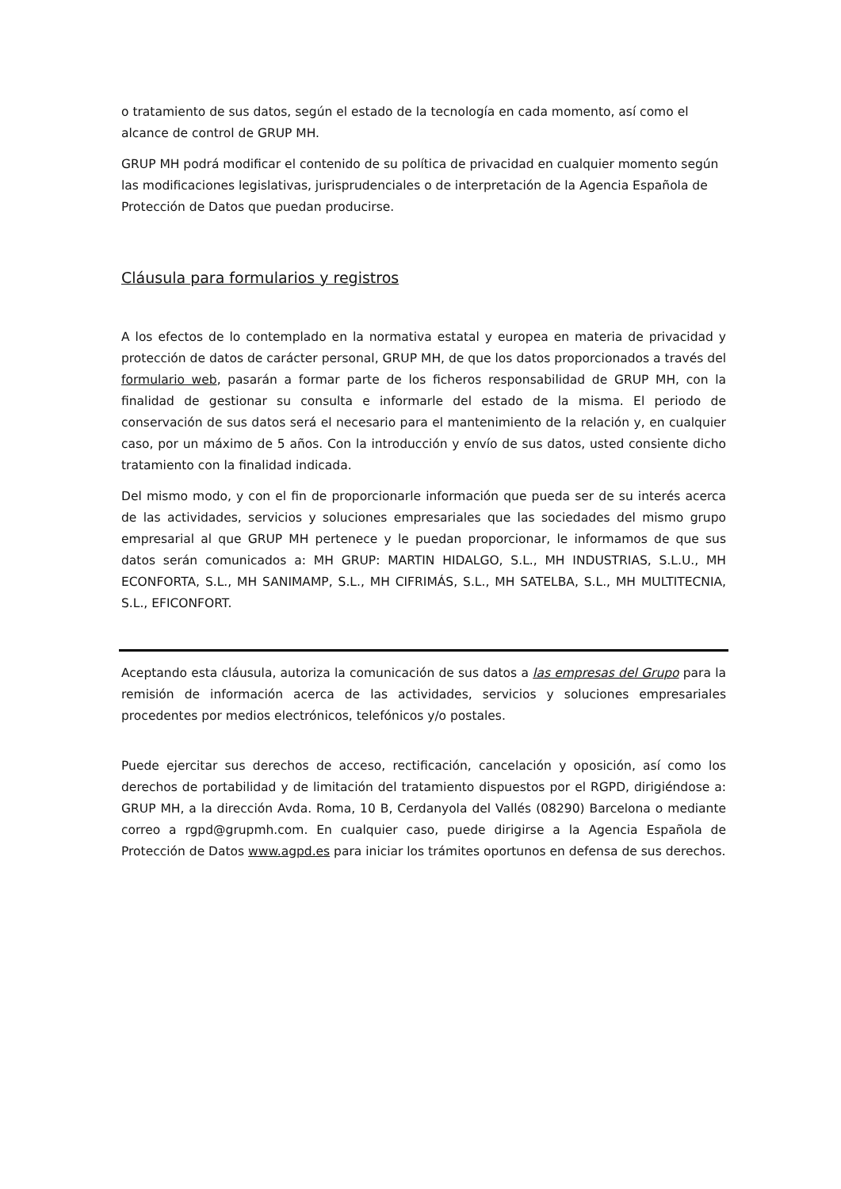o tratamiento de sus datos, según el estado de la tecnología en cada momento, así como el alcance de control de GRUP MH.
GRUP MH podrá modificar el contenido de su política de privacidad en cualquier momento según las modificaciones legislativas, jurisprudenciales o de interpretación de la Agencia Española de Protección de Datos que puedan producirse.
Cláusula para formularios y registros
A los efectos de lo contemplado en la normativa estatal y europea en materia de privacidad y protección de datos de carácter personal, GRUP MH, de que los datos proporcionados a través del formulario web, pasarán a formar parte de los ficheros responsabilidad de GRUP MH, con la finalidad de gestionar su consulta e informarle del estado de la misma. El periodo de conservación de sus datos será el necesario para el mantenimiento de la relación y, en cualquier caso, por un máximo de 5 años. Con la introducción y envío de sus datos, usted consiente dicho tratamiento con la finalidad indicada.
Del mismo modo, y con el fin de proporcionarle información que pueda ser de su interés acerca de las actividades, servicios y soluciones empresariales que las sociedades del mismo grupo empresarial al que GRUP MH pertenece y le puedan proporcionar, le informamos de que sus datos serán comunicados a: MH GRUP: MARTIN HIDALGO, S.L., MH INDUSTRIAS, S.L.U., MH ECONFORTA, S.L., MH SANIMAMP, S.L., MH CIFRIMÁS, S.L., MH SATELBA, S.L., MH MULTITECNIA, S.L., EFICONFORT.
Aceptando esta cláusula, autoriza la comunicación de sus datos a las empresas del Grupo para la remisión de información acerca de las actividades, servicios y soluciones empresariales procedentes por medios electrónicos, telefónicos y/o postales.
Puede ejercitar sus derechos de acceso, rectificación, cancelación y oposición, así como los derechos de portabilidad y de limitación del tratamiento dispuestos por el RGPD, dirigiéndose a: GRUP MH, a la dirección Avda. Roma, 10 B, Cerdanyola del Vallés (08290) Barcelona o mediante correo a rgpd@grupmh.com. En cualquier caso, puede dirigirse a la Agencia Española de Protección de Datos www.agpd.es para iniciar los trámites oportunos en defensa de sus derechos.